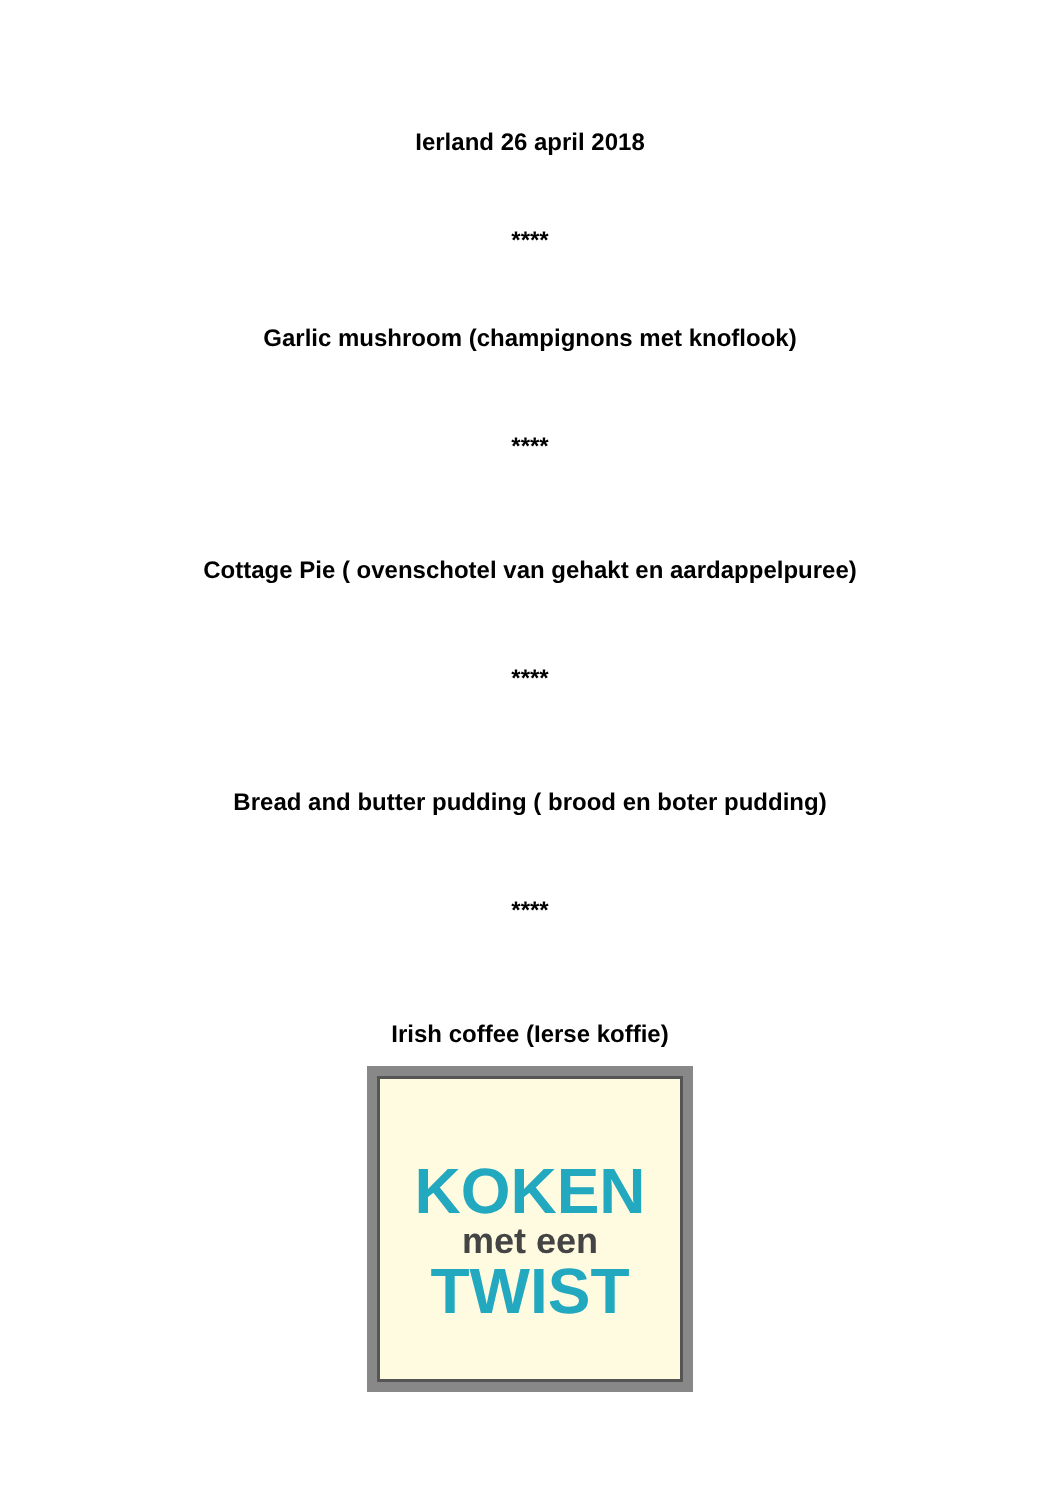Ierland 26 april 2018
****
Garlic mushroom (champignons met knoflook)
****
Cottage Pie ( ovenschotel van gehakt en aardappelpuree)
****
Bread and butter pudding ( brood en boter pudding)
****
Irish coffee (Ierse koffie)
KOKEN
met een
TWIST